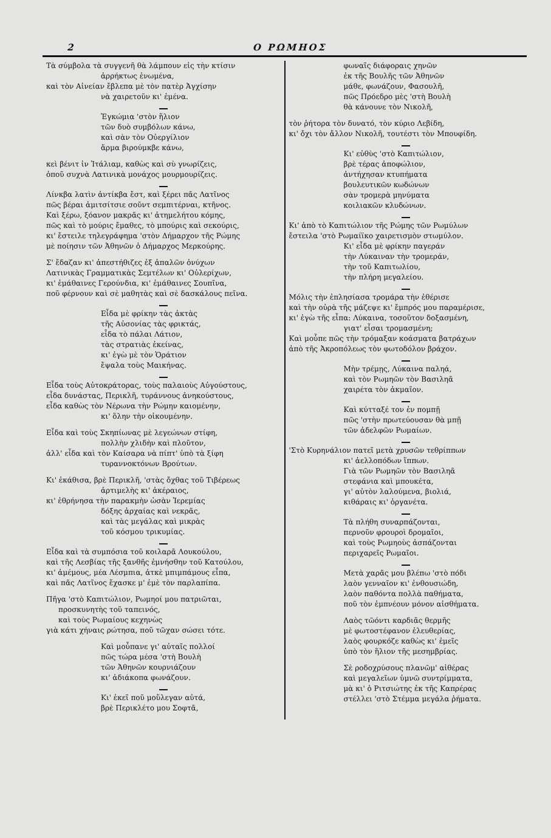2 Ο ΡΩΜΗΟΣ
Τὰ σύμβολα τὰ συγγενῆ θὰ λάμπουν εἰς τὴν κτίσιν
ἀρρήκτως ἑνωμένα,
καὶ τὸν Αἰνείαν ἔβλεπα μὲ τὸν πατὲρ Ἀγχίσην
νὰ χαιρετοῦν κι' ἐμένα.
Ἐγκώμια 'στὸν ἥλιον
τῶν δυὸ συμβόλων κάνω,
καὶ σὰν τὸν Οὐεργίλιον
ἅρμα βιρούμκβε κάνω,
κεὶ βένιτ ἰν Ἰτάλιαμ, καθὼς καὶ σὺ γνωρίζεις,
ὁποῦ συχνὰ Λατινικὰ μονάχος μουρμουρίζεις.
Λίνκβα λατὶν ἀντίκβα ἔστ, καὶ ξέρει πᾶς Λατῖνος
πῶς βέραι ἀμιτσίτσιε σοῦντ σεμπιτέρναι, κτῆνος.
Καὶ ξέρω, ξόανον μακρᾶς κι' ἀτημελήτου κόμης,
πῶς καὶ τὸ μούρις ἔμαθες, τὸ μπούρις καὶ σεκούρις,
κι' ἔστειλε τηλεγράφημα 'στὸν Δήμαρχον τῆς Ρώμης
μὲ ποίησιν τῶν Ἀθηνῶν ὁ Δήμαρχος Μερκούρης.
Σ' ἔδαζαν κι' ἀπεστήθιζες ἐξ ἁπαλῶν ὀνύχων
Λατινικὰς Γραμματικὰς Σεμτέλων κι' Οὐλερίχων,
κι' ἐμάθαινες Γερούνδια, κι' ἐμάθαινες Σουπῖνα,
ποῦ φέρνουν καὶ σὲ μαθητὰς καὶ σὲ δασκάλους πεῖνα.
Εἶδα μὲ φρίκην τὰς ἀκτὰς
τῆς Αὐσονίας τὰς φρικτάς,
εἶδα τὸ πάλαι Λάτιον,
τὰς στρατιὰς ἐκείνας,
κι' ἐγὼ μὲ τὸν Ὁράτιον
ἔψαλα τοὺς Μαικήνας.
Εἶδα τοὺς Αὐτοκράτορας, τοὺς παλαιοὺς Αὐγούστους,
εἶδα δυνάστας, Περικλῆ, τυράννους ἀνηκούστους,
εἶδα καθὼς τὸν Νέρωνα τὴν Ρώμην καιομένην,
κι' ὅλην τὴν οἰκουμένην.
Εἶδα καὶ τοὺς Σκηπίωνας μὲ λεγεώνων στίφη,
πολλὴν χλιδὴν καὶ πλοῦτον,
ἀλλ' εἶδα καὶ τὸν Καίσαρα νὰ πίπτ' ὑπὸ τὰ ξίφη
τυραννοκτόνων Βρούτων.
Κι' ἐκάθισα, βρὲ Περικλῆ, 'στὰς ὄχθας τοῦ Τιβέρεως
ἀρτιμελὴς κι' ἀκέραιος,
κι' ἐθρήνησα τὴν παρακμὴν ὡσὰν Ἱερεμίας
δόξης ἀρχαίας καὶ νεκρᾶς,
καὶ τὰς μεγάλας καὶ μικρὰς
τοῦ κόσμου τρικυμίας.
Εἶδα καὶ τὰ συμπόσια τοῦ κοιλαρᾶ Λουκούλου,
καὶ τῆς Λεσβίας τῆς ξανθῆς ἐμνήσθην τοῦ Κατούλου,
κι' ἀμέμους, μέα Λέσμπια, ἀτκὲ μπιμπάμους εἶπα,
καὶ πᾶς Λατῖνος ἔχασκε μ' ἐμὲ τὸν παρλαπίπα.
Πῆγα 'στὸ Καπιτώλιον, Ρωμηοί μου πατριῶται,
προσκυνητὴς τοῦ ταπεινός,
καὶ τοὺς Ρωμαίους κεχηνὼς
γιὰ κάτι χήναις ρώτησα, ποῦ τῶχαν σώσει τότε.
Καὶ μοὖπανε γι' αὐταῖς πολλοί
πῶς τώρα μέσα 'στὴ Βουλὴ
τῶν Ἀθηνῶν κουρνιάζουν
κι' ἀδιάκοπα φωνάζουν.
Κι' ἐκεῖ ποῦ μοὔλεγαν αὐτά,
βρὲ Περικλέτο μου Σοφτᾶ,
φωναῖς διάφοραις χηνῶν
ἐκ τῆς Βουλῆς τῶν Ἀθηνῶν
μάθε, φωνάζουν, Φασουλῆ,
πῶς Πρόεδρο μὲς 'στὴ Βουλὴ
θὰ κάνουνε τὸν Νικολῆ,
τὸν ῥήτορα τὸν δυνατό, τὸν κύριο Λεβίδη,
κι' ὄχι τὸν ἄλλον Νικολῆ, τουτέστι τὸν Μπουφίδη.
Κι' εὐθὺς 'στὸ Καπιτώλιον,
βρὲ τέρας ἀποφώλιον,
ἀντήχησαν κτυπήματα
βουλευτικῶν κωδώνων
σὰν τρομερὰ μηνύματα
κοιλιακῶν κλυδώνων.
Κι' ἀπὸ τὸ Καπιτώλιον τῆς Ρώμης τῶν Ρωμύλων
ἔστειλα 'στὸ Ρωμαίϊκο χαιρετισμὸν στωμύλον.
Κι' εἶδα μὲ φρίκην παγεράν
τὴν Λύκαιναν τὴν τρομεράν,
τὴν τοῦ Καπιτωλίου,
τὴν πλήρη μεγαλείου.
Μόλις τὴν ἐπλησίασα τρομάρα τὴν ἐθέρισε
καὶ τὴν οὐρὰ τῆς μάζεψε κι' ἔμπρός μου παραμέρισε,
κι' ἐγὼ τῆς εἶπα: Λύκαινα, τοσοῦτον δοξασμένη,
γιατ' εἶσαι τρομασμένη;
Καὶ μοὖπε πῶς τὴν τρόμαξαν κοάσματα βατράχων
ἀπὸ τῆς Ἀκροπόλεως τὸν φωτοδόλον βράχον.
Μὴν τρέμῃς, Λύκαινα παληά,
καὶ τὸν Ρωμηῶν τὸν Βασιληᾶ
χαιρέτα τὸν ἀκμαῖον.
Καὶ κύτταξέ τον ἐν πομπῇ
πῶς 'στὴν πρωτεύουσαν θὰ μπῇ
τῶν ἀδελφῶν Ρωμαίων.
'Στὸ Κυρηνάλιον πατεῖ μετὰ χρυσῶν τεθρίππων
κι' ἀελλοπόδων ἵππων.
Γιὰ τῶν Ρωμηῶν τὸν Βασιληᾶ
στεφάνια καὶ μπουκέτα,
γι' αὐτὸν λαλούμενα, βιολιά,
κιθάραις κι' ὀργανέτα.
Τὰ πλήθη συναρπάζονται,
περνοῦν φρουροὶ δρομαῖοι,
καὶ τοὺς Ρωμηοὺς ἀσπάζονται
περιχαρεῖς Ρωμαῖοι.
Μετὰ χαρᾶς μου βλέπω 'στὸ πόδι
λαὸν γενναῖον κι' ἐνθουσιώδη,
λαὸν παθόντα πολλὰ παθήματα,
ποῦ τὸν ἐμπνέουν μόνον αἰσθήματα.
Λαὸς τῶόντι καρδιᾶς θερμῆς
μὲ φωτοστέφανον ἐλευθερίας,
λαὸς φουρκόζε καθὼς κι' ἐμεῖς
ὑπὸ τὸν ἥλιον τῆς μεσημβρίας.
Σὲ ροδοχρύσους πλανῶμ' αἰθέρας
καὶ μεγαλεῖων ὑμνῶ συντρίμματα,
μὰ κι' ὁ Ριτσιώτης ἐκ τῆς Καπρέρας
στέλλει 'στὸ Στέμμα μεγάλα ῥήματα.